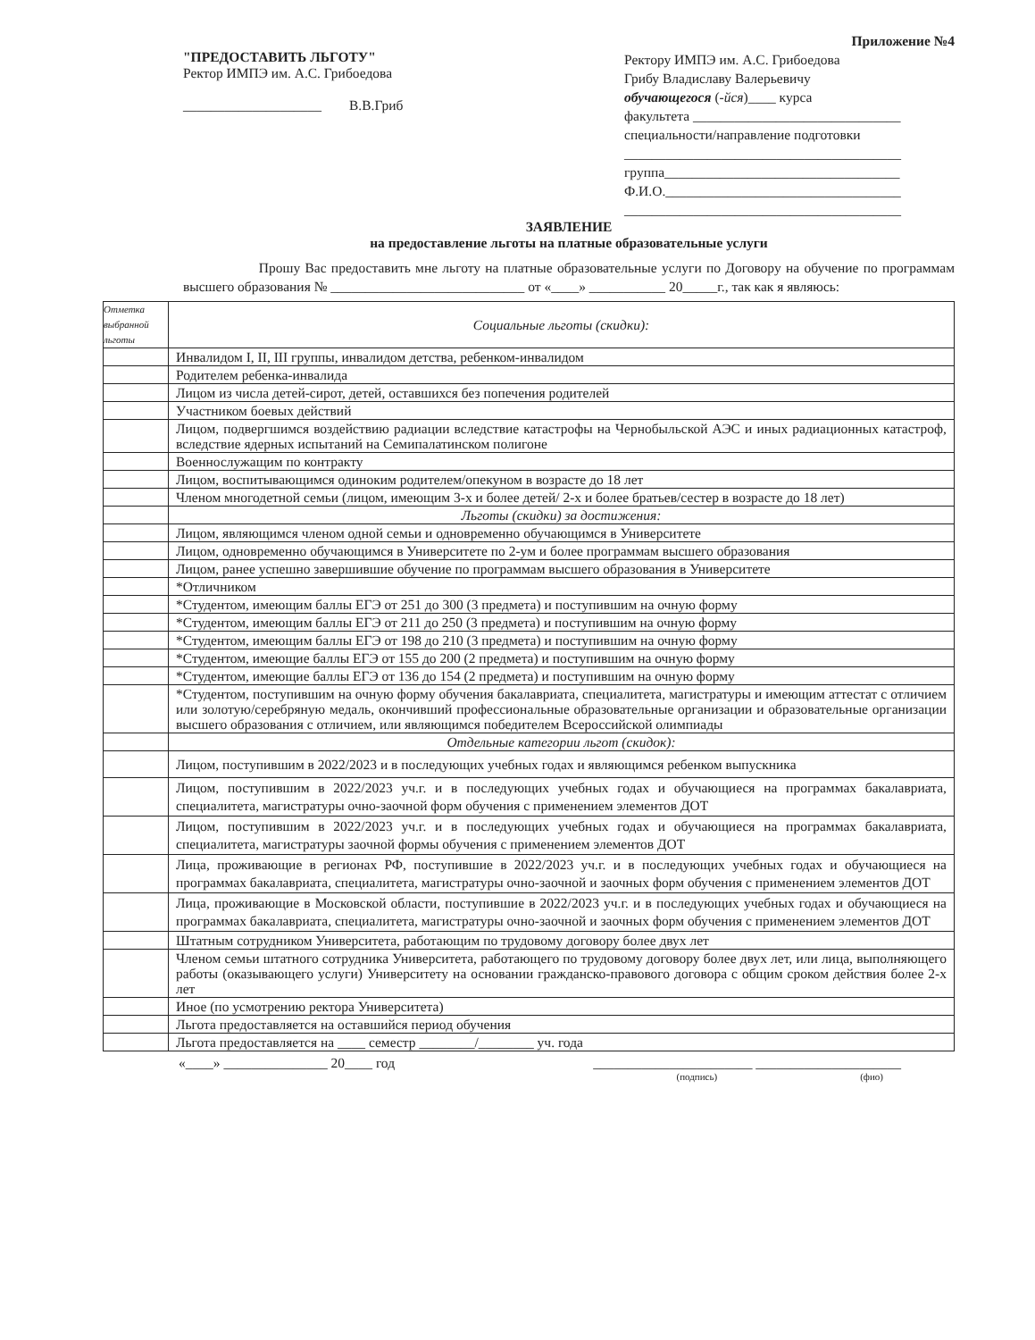"ПРЕДОСТАВИТЬ ЛЬГОТУ"
Ректор ИМПЭ им. А.С. Грибоедова
____________________ В.В.Гриб
Приложение №4
Ректору ИМПЭ им. А.С. Грибоедова
Грибу Владиславу Валерьевичу
обучающегося (-йся)____ курса
факультета ______________________________
специальности/направление подготовки
________________________________________
группа__________________________________
Ф.И.О.__________________________________
________________________________________
ЗАЯВЛЕНИЕ
на предоставление льготы на платные образовательные услуги
Прошу Вас предоставить мне льготу на платные образовательные услуги по Договору на обучение по программам высшего образования № ____________________________ от «____» ___________ 20_____г., так как я являюсь:
| Отметка выбранной льготы | Социальные льготы (скидки): |
| | Инвалидом I, II, III группы, инвалидом детства, ребенком-инвалидом |
| | Родителем ребенка-инвалида |
| | Лицом из числа детей-сирот, детей, оставшихся без попечения родителей |
| | Участником боевых действий |
| | Лицом, подвергшимся воздействию радиации вследствие катастрофы на Чернобыльской АЭС и иных радиационных катастроф, вследствие ядерных испытаний на Семипалатинском полигоне |
| | Военнослужащим по контракту |
| | Лицом, воспитывающимся одиноким родителем/опекуном в возрасте до 18 лет |
| | Членом многодетной семьи (лицом, имеющим 3-х и более детей/ 2-х и более братьев/сестер в возрасте до 18 лет) |
| | Льготы (скидки) за достижения: |
| | Лицом, являющимся членом одной семьи и одновременно обучающимся в Университете |
| | Лицом, одновременно обучающимся в Университете по 2-ум и более программам высшего образования |
| | Лицом, ранее успешно завершившие обучение по программам высшего образования в Университете |
| | *Отличником |
| | *Студентом, имеющим баллы ЕГЭ от 251 до 300 (3 предмета) и поступившим на очную форму |
| | *Студентом, имеющим баллы ЕГЭ от 211 до 250 (3 предмета) и поступившим на очную форму |
| | *Студентом, имеющим баллы ЕГЭ от 198 до 210 (3 предмета) и поступившим на очную форму |
| | *Студентом, имеющие баллы ЕГЭ от 155 до 200 (2 предмета) и поступившим на очную форму |
| | *Студентом, имеющие баллы ЕГЭ от 136 до 154 (2 предмета) и поступившим на очную форму |
| | *Студентом, поступившим на очную форму обучения бакалавриата, специалитета, магистратуры и имеющим аттестат с отличием или золотую/серебряную медаль, окончивший профессиональные образовательные организации и образовательные организации высшего образования с отличием, или являющимся победителем Всероссийской олимпиады |
| | Отдельные категории льгот (скидок): |
| | Лицом, поступившим в 2022/2023 и в последующих учебных годах и являющимся ребенком выпускника |
| | Лицом, поступившим в 2022/2023 уч.г. и в последующих учебных годах и обучающиеся на программах бакалавриата, специалитета, магистратуры очно-заочной форм обучения с применением элементов ДОТ |
| | Лицом, поступившим в 2022/2023 уч.г. и в последующих учебных годах и обучающиеся на программах бакалавриата, специалитета, магистратуры заочной формы обучения с применением элементов ДОТ |
| | Лица, проживающие в регионах РФ, поступившие в 2022/2023 уч.г. и в последующих учебных годах и обучающиеся на программах бакалавриата, специалитета, магистратуры очно-заочной и заочных форм обучения с применением элементов ДОТ |
| | Лица, проживающие в Московской области, поступившие в 2022/2023 уч.г. и в последующих учебных годах и обучающиеся на программах бакалавриата, специалитета, магистратуры очно-заочной и заочных форм обучения с применением элементов ДОТ |
| | Штатным сотрудником Университета, работающим по трудовому договору более двух лет |
| | Членом семьи штатного сотрудника Университета, работающего по трудовому договору более двух лет, или лица, выполняющего работы (оказывающего услуги) Университету на основании гражданско-правового договора с общим сроком действия более 2-х лет |
| | Иное (по усмотрению ректора Университета) |
| | Льгота предоставляется на оставшийся период обучения |
| | Льгота предоставляется на ____ семестр ________/________ уч. года |
«____» _______________ 20____ год _______________________ _____________________
(подпись) (фио)